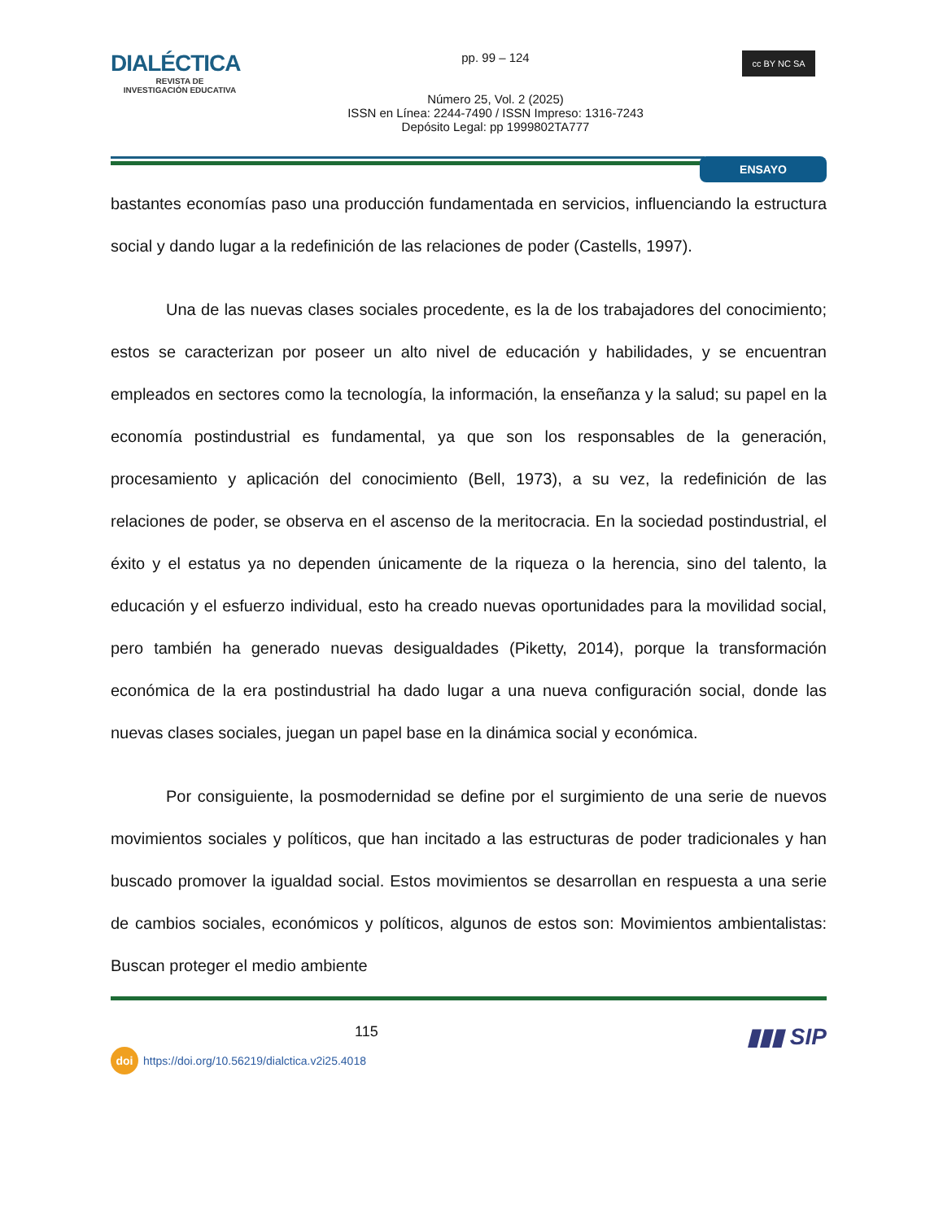DIALÉCTICA
REVISTA DE
INVESTIGACIÓN EDUCATIVA
pp. 99 – 124
Número 25, Vol. 2 (2025)
ISSN en Línea: 2244-7490 / ISSN Impreso: 1316-7243
Depósito Legal: pp 1999802TA777
cc BY NC SA
ENSAYO
bastantes economías paso una producción fundamentada en servicios, influenciando la estructura social y dando lugar a la redefinición de las relaciones de poder (Castells, 1997).
Una de las nuevas clases sociales procedente, es la de los trabajadores del conocimiento; estos se caracterizan por poseer un alto nivel de educación y habilidades, y se encuentran empleados en sectores como la tecnología, la información, la enseñanza y la salud; su papel en la economía postindustrial es fundamental, ya que son los responsables de la generación, procesamiento y aplicación del conocimiento (Bell, 1973), a su vez, la redefinición de las relaciones de poder, se observa en el ascenso de la meritocracia. En la sociedad postindustrial, el éxito y el estatus ya no dependen únicamente de la riqueza o la herencia, sino del talento, la educación y el esfuerzo individual, esto ha creado nuevas oportunidades para la movilidad social, pero también ha generado nuevas desigualdades (Piketty, 2014), porque la transformación económica de la era postindustrial ha dado lugar a una nueva configuración social, donde las nuevas clases sociales, juegan un papel base en la dinámica social y económica.
Por consiguiente, la posmodernidad se define por el surgimiento de una serie de nuevos movimientos sociales y políticos, que han incitado a las estructuras de poder tradicionales y han buscado promover la igualdad social. Estos movimientos se desarrollan en respuesta a una serie de cambios sociales, económicos y políticos, algunos de estos son: Movimientos ambientalistas: Buscan proteger el medio ambiente
115
doi https://doi.org/10.56219/dialctica.v2i25.4018
▮▮▮ SIP